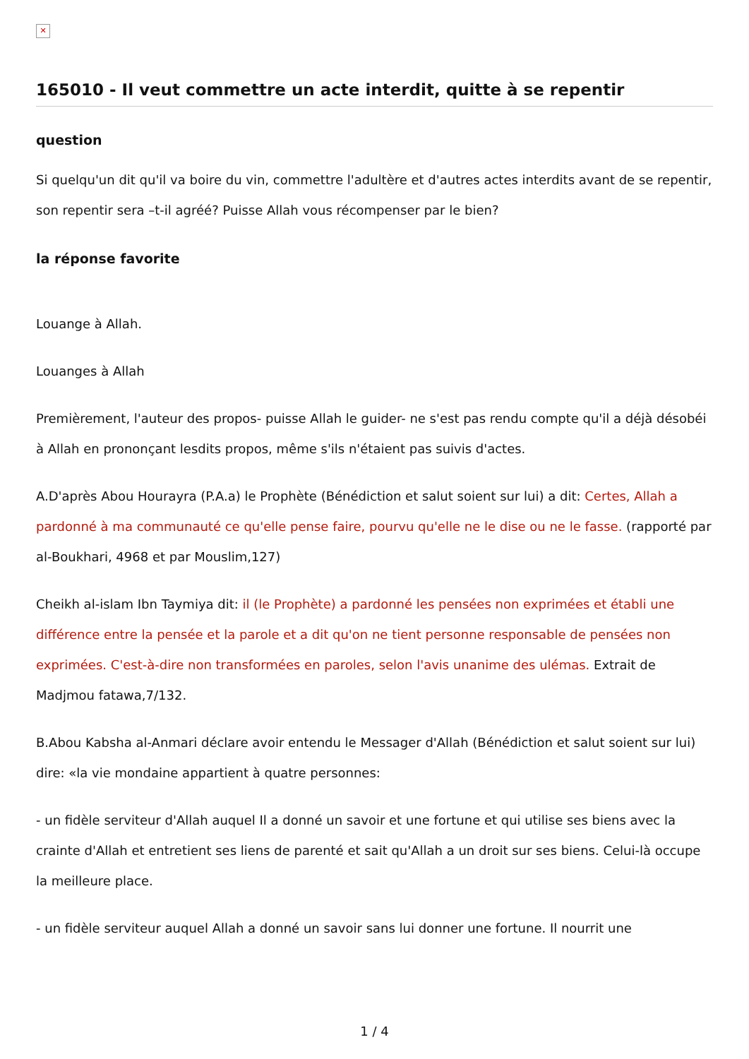✕
165010 - Il veut commettre un acte interdit, quitte à se repentir
question
Si quelqu'un dit qu'il va boire du vin, commettre l'adultère et d'autres actes interdits avant de se repentir, son repentir sera –t-il agréé? Puisse Allah vous récompenser par le bien?
la réponse favorite
Louange à Allah.
Louanges à Allah
Premièrement, l'auteur des propos- puisse Allah le guider- ne s'est pas rendu compte qu'il a déjà désobéi à Allah en prononçant lesdits propos, même s'ils n'étaient pas suivis d'actes.
A.D'après Abou Hourayra (P.A.a) le Prophète (Bénédiction et salut soient sur lui) a dit: Certes, Allah a pardonné à ma communauté ce qu'elle pense faire, pourvu qu'elle ne le dise ou ne le fasse. (rapporté par al-Boukhari, 4968 et par Mouslim,127)
Cheikh al-islam Ibn Taymiya dit: il (le Prophète) a pardonné les pensées non exprimées et établi une différence entre la pensée et la parole et a dit qu'on ne tient personne responsable de pensées non exprimées. C'est-à-dire non transformées en paroles, selon l'avis unanime des ulémas. Extrait de Madjmou fatawa,7/132.
B.Abou Kabsha al-Anmari déclare avoir entendu le Messager d'Allah (Bénédiction et salut soient sur lui) dire: «la vie mondaine appartient à quatre personnes:
- un fidèle serviteur d'Allah auquel Il a donné un savoir et une fortune et qui utilise ses biens avec la crainte d'Allah et entretient ses liens de parenté et sait qu'Allah a un droit sur ses biens. Celui-là occupe la meilleure place.
- un fidèle serviteur auquel Allah a donné un savoir sans lui donner une fortune. Il nourrit une
1 / 4